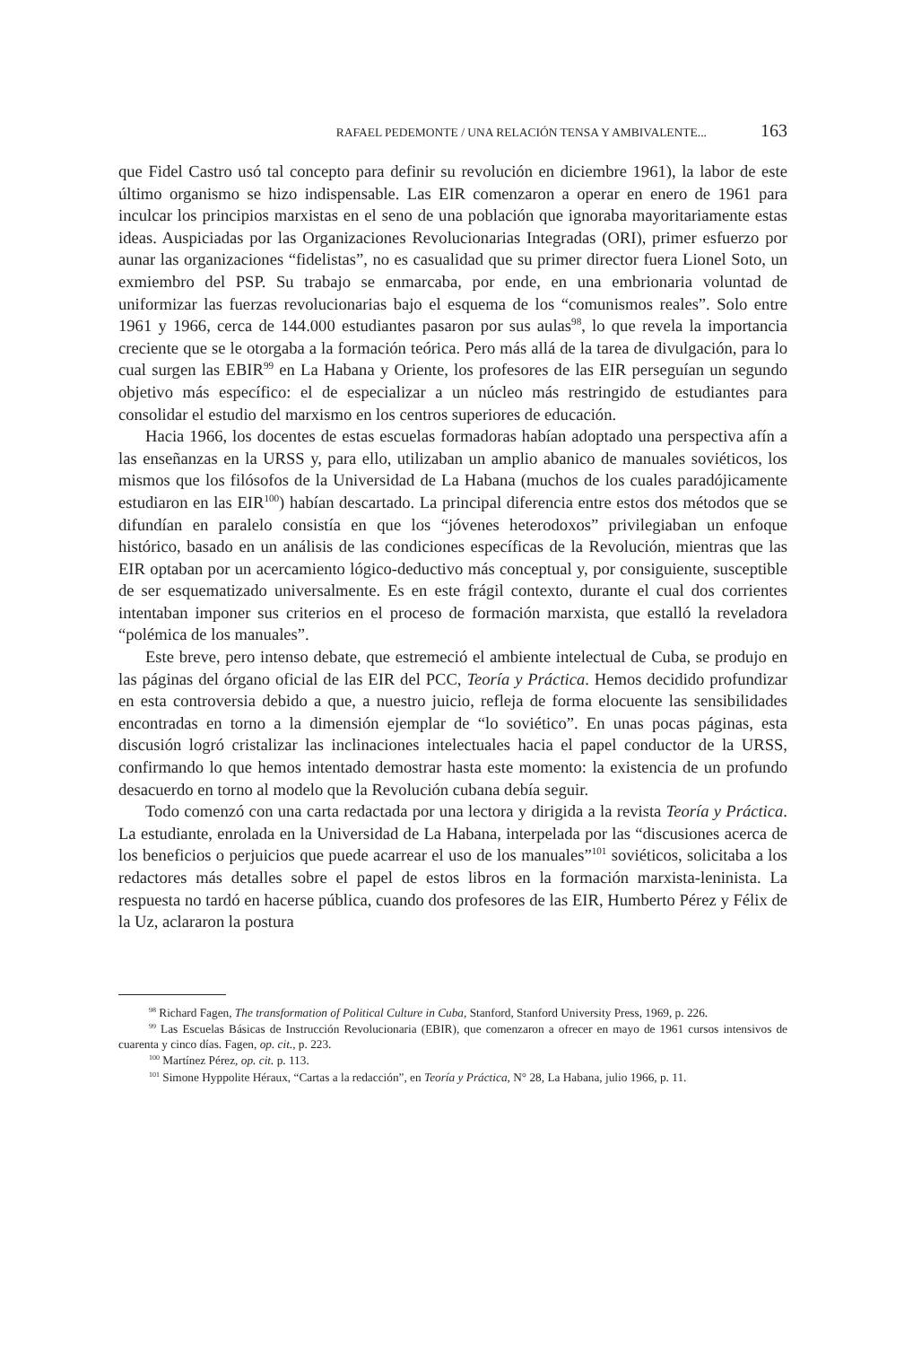RAFAEL PEDEMONTE / UNA RELACIÓN TENSA Y AMBIVALENTE... 163
que Fidel Castro usó tal concepto para definir su revolución en diciembre 1961), la labor de este último organismo se hizo indispensable. Las EIR comenzaron a operar en enero de 1961 para inculcar los principios marxistas en el seno de una población que ignoraba mayoritariamente estas ideas. Auspiciadas por las Organizaciones Revolucionarias Integradas (ORI), primer esfuerzo por aunar las organizaciones “fidelistas”, no es casualidad que su primer director fuera Lionel Soto, un exmiembro del PSP. Su trabajo se enmarcaba, por ende, en una embrionaria voluntad de uniformizar las fuerzas revolucionarias bajo el esquema de los “comunismos reales”. Solo entre 1961 y 1966, cerca de 144.000 estudiantes pasaron por sus aulas<sup>98</sup>, lo que revela la importancia creciente que se le otorgaba a la formación teórica. Pero más allá de la tarea de divulgación, para lo cual surgen las EBIR<sup>99</sup> en La Habana y Oriente, los profesores de las EIR perseguían un segundo objetivo más específico: el de especializar a un núcleo más restringido de estudiantes para consolidar el estudio del marxismo en los centros superiores de educación.
Hacia 1966, los docentes de estas escuelas formadoras habían adoptado una perspectiva afín a las enseñanzas en la URSS y, para ello, utilizaban un amplio abanico de manuales soviéticos, los mismos que los filósofos de la Universidad de La Habana (muchos de los cuales paradójicamente estudiaron en las EIR<sup>100</sup>) habían descartado. La principal diferencia entre estos dos métodos que se difundían en paralelo consistía en que los “jóvenes heterodoxos” privilegiaban un enfoque histórico, basado en un análisis de las condiciones específicas de la Revolución, mientras que las EIR optaban por un acercamiento lógico-deductivo más conceptual y, por consiguiente, susceptible de ser esquematizado universalmente. Es en este frágil contexto, durante el cual dos corrientes intentaban imponer sus criterios en el proceso de formación marxista, que estalló la reveladora “polémica de los manuales”.
Este breve, pero intenso debate, que estremeció el ambiente intelectual de Cuba, se produjo en las páginas del órgano oficial de las EIR del PCC, Teoría y Práctica. Hemos decidido profundizar en esta controversia debido a que, a nuestro juicio, refleja de forma elocuente las sensibilidades encontradas en torno a la dimensión ejemplar de “lo soviético”. En unas pocas páginas, esta discusión logró cristalizar las inclinaciones intelectuales hacia el papel conductor de la URSS, confirmando lo que hemos intentado demostrar hasta este momento: la existencia de un profundo desacuerdo en torno al modelo que la Revolución cubana debía seguir.
Todo comenzó con una carta redactada por una lectora y dirigida a la revista Teoría y Práctica. La estudiante, enrolada en la Universidad de La Habana, interpelada por las “discusiones acerca de los beneficios o perjuicios que puede acarrear el uso de los manuales”<sup>101</sup> soviéticos, solicitaba a los redactores más detalles sobre el papel de estos libros en la formación marxista-leninista. La respuesta no tardó en hacerse pública, cuando dos profesores de las EIR, Humberto Pérez y Félix de la Uz, aclararon la postura
<sup>98</sup> Richard Fagen, The transformation of Political Culture in Cuba, Stanford, Stanford University Press, 1969, p. 226.
<sup>99</sup> Las Escuelas Básicas de Instrucción Revolucionaria (EBIR), que comenzaron a ofrecer en mayo de 1961 cursos intensivos de cuarenta y cinco días. Fagen, op. cit., p. 223.
<sup>100</sup> Martínez Pérez, op. cit. p. 113.
<sup>101</sup> Simone Hyppolite Héraux, “Cartas a la redacción”, en Teoría y Práctica, N° 28, La Habana, julio 1966, p. 11.